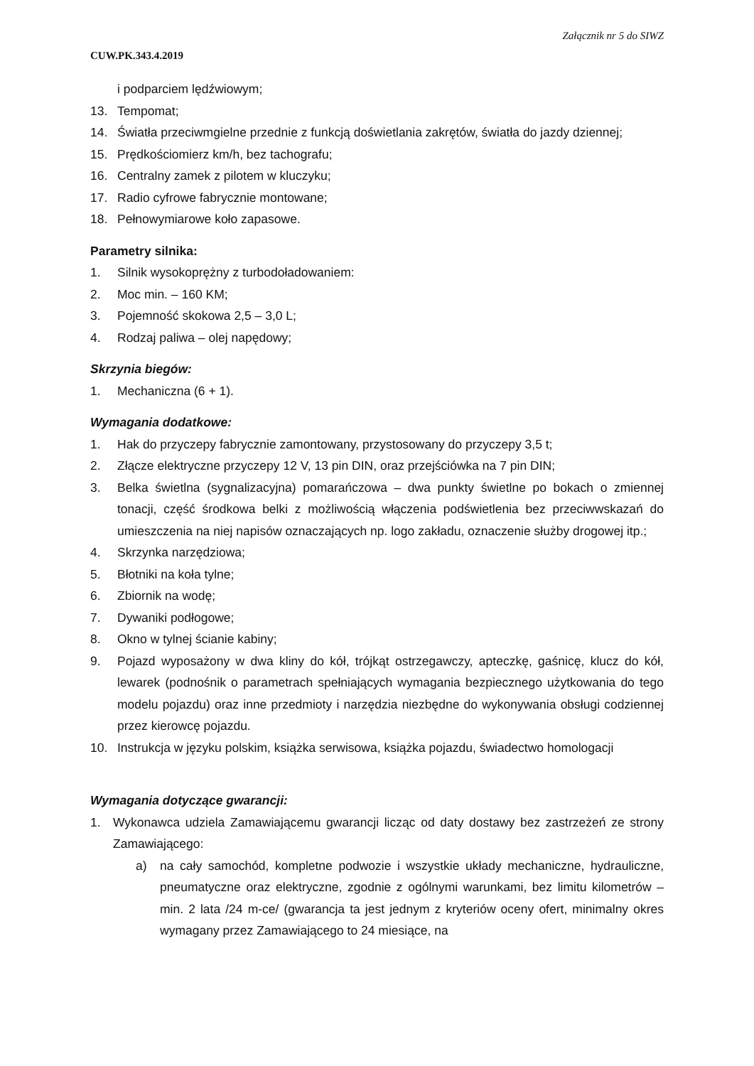Załącznik nr 5 do SIWZ
CUW.PK.343.4.2019
i podparciem lędźwiowym;
13. Tempomat;
14. Światła przeciwmgielne przednie z funkcją doświetlania zakrętów, światła do jazdy dziennej;
15. Prędkościomierz km/h, bez tachografu;
16. Centralny zamek z pilotem w kluczyku;
17. Radio cyfrowe fabrycznie montowane;
18. Pełnowymiarowe koło zapasowe.
Parametry silnika:
1. Silnik wysokoprężny z turbodoładowaniem:
2. Moc min. – 160 KM;
3. Pojemność skokowa 2,5 – 3,0 L;
4. Rodzaj paliwa – olej napędowy;
Skrzynia biegów:
1. Mechaniczna (6 + 1).
Wymagania dodatkowe:
1. Hak do przyczepy fabrycznie zamontowany, przystosowany do przyczepy 3,5 t;
2. Złącze elektryczne przyczepy 12 V, 13 pin DIN, oraz przejściówka na 7 pin DIN;
3. Belka świetlna (sygnalizacyjna) pomarańczowa – dwa punkty świetlne po bokach o zmiennej tonacji, część środkowa belki z możliwością włączenia podświetlenia bez przeciwwskazań do umieszczenia na niej napisów oznaczających np. logo zakładu, oznaczenie służby drogowej itp.;
4. Skrzynka narzędziowa;
5. Błotniki na koła tylne;
6. Zbiornik na wodę;
7. Dywaniki podłogowe;
8. Okno w tylnej ścianie kabiny;
9. Pojazd wyposażony w dwa kliny do kół, trójkąt ostrzegawczy, apteczkę, gaśnicę, klucz do kół, lewarek (podnośnik o parametrach spełniających wymagania bezpiecznego użytkowania do tego modelu pojazdu) oraz inne przedmioty i narzędzia niezbędne do wykonywania obsługi codziennej przez kierowcę pojazdu.
10. Instrukcja w języku polskim, książka serwisowa, książka pojazdu, świadectwo homologacji
Wymagania dotyczące gwarancji:
1. Wykonawca udziela Zamawiającemu gwarancji licząc od daty dostawy bez zastrzeżeń ze strony Zamawiającego:
a) na cały samochód, kompletne podwozie i wszystkie układy mechaniczne, hydrauliczne, pneumatyczne oraz elektryczne, zgodnie z ogólnymi warunkami, bez limitu kilometrów – min. 2 lata /24 m-ce/ (gwarancja ta jest jednym z kryteriów oceny ofert, minimalny okres wymagany przez Zamawiającego to 24 miesiące, na